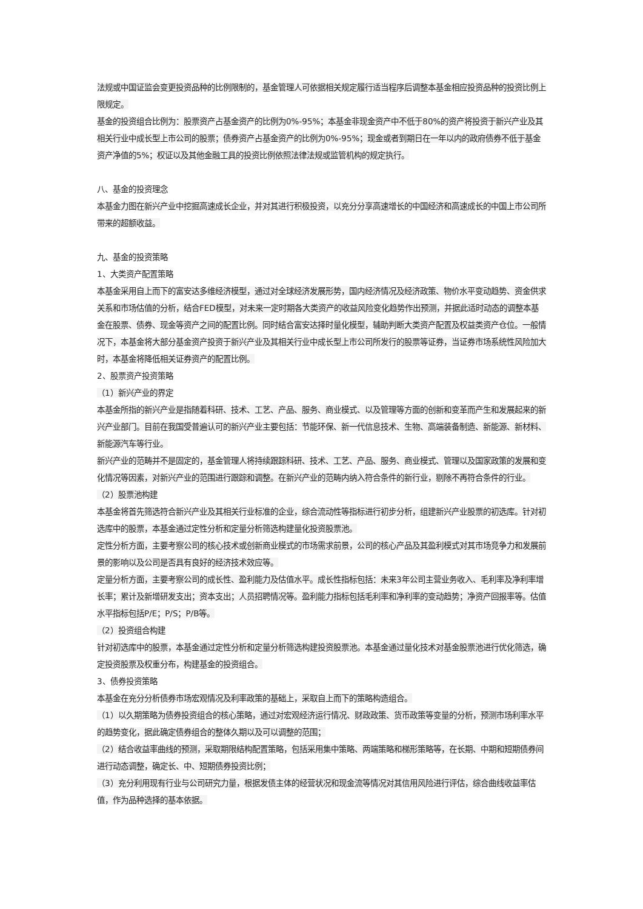法规或中国证监会变更投资品种的比例限制的，基金管理人可依据相关规定履行适当程序后调整本基金相应投资品种的投资比例上限规定。
基金的投资组合比例为：股票资产占基金资产的比例为0%-95%；本基金非现金资产中不低于80%的资产将投资于新兴产业及其相关行业中成长型上市公司的股票；债券资产占基金资产的比例为0%-95%；现金或者到期日在一年以内的政府债券不低于基金资产净值的5%；权证以及其他金融工具的投资比例依照法律法规或监管机构的规定执行。
八、基金的投资理念
本基金力图在新兴产业中挖掘高速成长企业，并对其进行积极投资，以充分分享高速增长的中国经济和高速成长的中国上市公司所带来的超额收益。
九、基金的投资策略
1、大类资产配置策略
本基金采用自上而下的富安达多维经济模型，通过对全球经济发展形势，国内经济情况及经济政策、物价水平变动趋势、资金供求关系和市场估值的分析，结合FED模型，对未来一定时期各大类资产的收益风险变化趋势作出预测，并据此适时动态的调整本基金在股票、债券、现金等资产之间的配置比例。同时结合富安达择时量化模型，辅助判断大类资产配置及权益类资产仓位。一般情况下，本基金将大部分基金资产投资于新兴产业及其相关行业中成长型上市公司所发行的股票等证券，当证券市场系统性风险加大时，本基金将降低相关证券资产的配置比例。
2、股票资产投资策略
（1）新兴产业的界定
本基金所指的新兴产业是指随着科研、技术、工艺、产品、服务、商业模式、以及管理等方面的创新和变革而产生和发展起来的新兴产业部门。目前在我国受普遍认可的新兴产业主要包括：节能环保、新一代信息技术、生物、高端装备制造、新能源、新材料、新能源汽车等行业。
新兴产业的范畴并不是固定的，基金管理人将持续跟踪科研、技术、工艺、产品、服务、商业模式、管理以及国家政策的发展和变化情况等因素，对新兴产业的范围进行跟踪和调整。在新兴产业的范畴内纳入符合条件的新行业，剔除不再符合条件的行业。
（2）股票池构建
本基金将首先筛选符合新兴产业及其相关行业标准的企业，综合流动性等指标进行初步分析，组建新兴产业股票的初选库。针对初选库中的股票，本基金通过定性分析和定量分析筛选构建量化投资股票池。
定性分析方面，主要考察公司的核心技术或创新商业模式的市场需求前景，公司的核心产品及其盈利模式对其市场竞争力和发展前景的影响以及公司是否具有良好的经济技术效应等。
定量分析方面，主要考察公司的成长性、盈利能力及估值水平。成长性指标包括：未来3年公司主营业务收入、毛利率及净利率增长率；累计及新增研发支出；资本支出；人员招聘情况等。盈利能力指标包括毛利率和净利率的变动趋势；净资产回报率等。估值水平指标包括P/E；P/S；P/B等。
（2）投资组合构建
针对初选库中的股票，本基金通过定性分析和定量分析筛选构建投资股票池。本基金通过量化技术对基金股票池进行优化筛选，确定投资股票及权重分布，构建基金的投资组合。
3、债券投资策略
本基金在充分分析债券市场宏观情况及利率政策的基础上，采取自上而下的策略构造组合。
（1）以久期策略为债券投资组合的核心策略，通过对宏观经济运行情况、财政政策、货币政策等变量的分析，预测市场利率水平的趋势变化，据此确定债券组合的整体久期以及可以调整的范围；
（2）结合收益率曲线的预测，采取期限结构配置策略，包括采用集中策略、两端策略和梯形策略等，在长期、中期和短期债券间进行动态调整，确定长、中、短期债券投资比例；
（3）充分利用现有行业与公司研究力量，根据发债主体的经营状况和现金流等情况对其信用风险进行评估，综合曲线收益率估值，作为品种选择的基本依据。